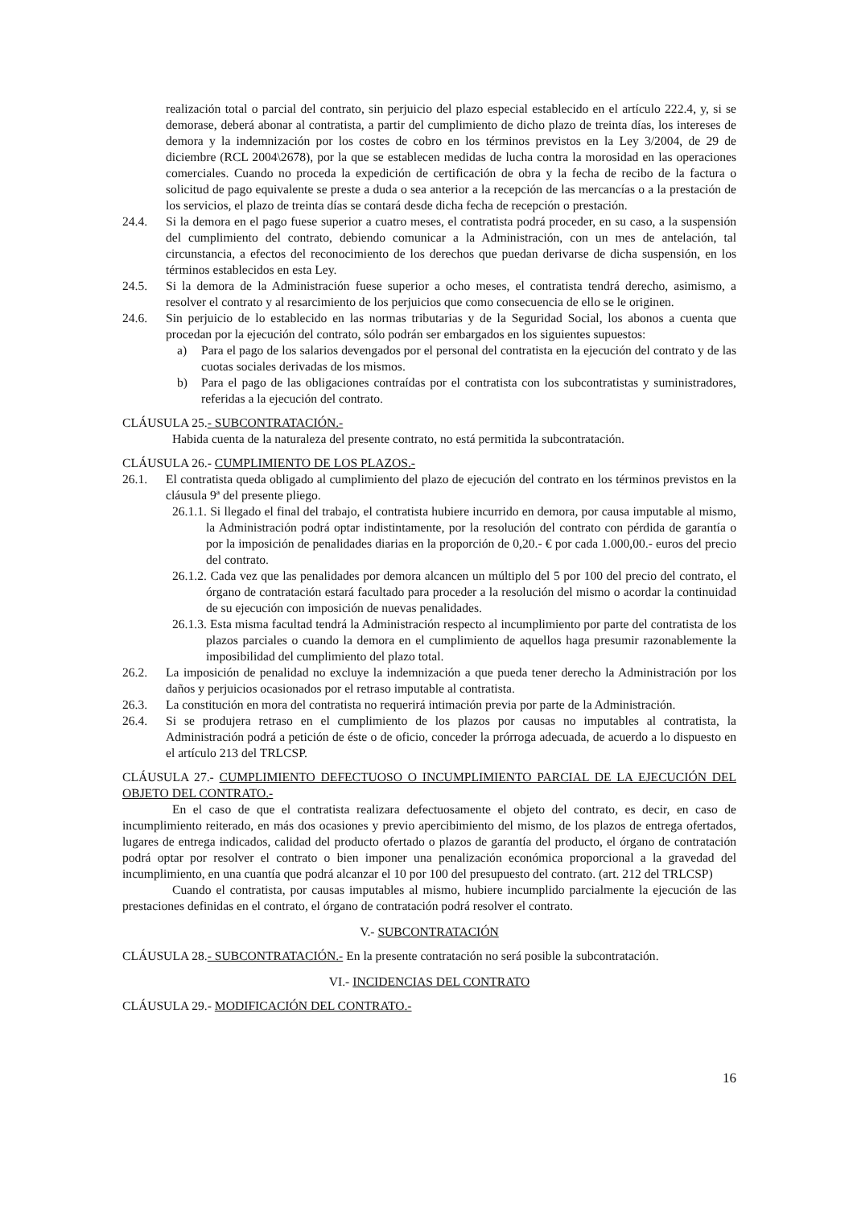realización total o parcial del contrato, sin perjuicio del plazo especial establecido en el artículo 222.4, y, si se demorase, deberá abonar al contratista, a partir del cumplimiento de dicho plazo de treinta días, los intereses de demora y la indemnización por los costes de cobro en los términos previstos en la Ley 3/2004, de 29 de diciembre (RCL 2004\2678), por la que se establecen medidas de lucha contra la morosidad en las operaciones comerciales. Cuando no proceda la expedición de certificación de obra y la fecha de recibo de la factura o solicitud de pago equivalente se preste a duda o sea anterior a la recepción de las mercancías o a la prestación de los servicios, el plazo de treinta días se contará desde dicha fecha de recepción o prestación.
24.4. Si la demora en el pago fuese superior a cuatro meses, el contratista podrá proceder, en su caso, a la suspensión del cumplimiento del contrato, debiendo comunicar a la Administración, con un mes de antelación, tal circunstancia, a efectos del reconocimiento de los derechos que puedan derivarse de dicha suspensión, en los términos establecidos en esta Ley.
24.5. Si la demora de la Administración fuese superior a ocho meses, el contratista tendrá derecho, asimismo, a resolver el contrato y al resarcimiento de los perjuicios que como consecuencia de ello se le originen.
24.6. Sin perjuicio de lo establecido en las normas tributarias y de la Seguridad Social, los abonos a cuenta que procedan por la ejecución del contrato, sólo podrán ser embargados en los siguientes supuestos:
a) Para el pago de los salarios devengados por el personal del contratista en la ejecución del contrato y de las cuotas sociales derivadas de los mismos.
b) Para el pago de las obligaciones contraídas por el contratista con los subcontratistas y suministradores, referidas a la ejecución del contrato.
CLÁUSULA 25.- SUBCONTRATACIÓN.-
Habida cuenta de la naturaleza del presente contrato, no está permitida la subcontratación.
CLÁUSULA 26.- CUMPLIMIENTO DE LOS PLAZOS.-
26.1. El contratista queda obligado al cumplimiento del plazo de ejecución del contrato en los términos previstos en la cláusula 9ª del presente pliego.
26.1.1. Si llegado el final del trabajo, el contratista hubiere incurrido en demora, por causa imputable al mismo, la Administración podrá optar indistintamente, por la resolución del contrato con pérdida de garantía o por la imposición de penalidades diarias en la proporción de 0,20.- € por cada 1.000,00.- euros del precio del contrato.
26.1.2. Cada vez que las penalidades por demora alcancen un múltiplo del 5 por 100 del precio del contrato, el órgano de contratación estará facultado para proceder a la resolución del mismo o acordar la continuidad de su ejecución con imposición de nuevas penalidades.
26.1.3. Esta misma facultad tendrá la Administración respecto al incumplimiento por parte del contratista de los plazos parciales o cuando la demora en el cumplimiento de aquellos haga presumir razonablemente la imposibilidad del cumplimiento del plazo total.
26.2. La imposición de penalidad no excluye la indemnización a que pueda tener derecho la Administración por los daños y perjuicios ocasionados por el retraso imputable al contratista.
26.3. La constitución en mora del contratista no requerirá intimación previa por parte de la Administración.
26.4. Si se produjera retraso en el cumplimiento de los plazos por causas no imputables al contratista, la Administración podrá a petición de éste o de oficio, conceder la prórroga adecuada, de acuerdo a lo dispuesto en el artículo 213 del TRLCSP.
CLÁUSULA 27.- CUMPLIMIENTO DEFECTUOSO O INCUMPLIMIENTO PARCIAL DE LA EJECUCIÓN DEL OBJETO DEL CONTRATO.-
En el caso de que el contratista realizara defectuosamente el objeto del contrato, es decir, en caso de incumplimiento reiterado, en más dos ocasiones y previo apercibimiento del mismo, de los plazos de entrega ofertados, lugares de entrega indicados, calidad del producto ofertado o plazos de garantía del producto, el órgano de contratación podrá optar por resolver el contrato o bien imponer una penalización económica proporcional a la gravedad del incumplimiento, en una cuantía que podrá alcanzar el 10 por 100 del presupuesto del contrato. (art. 212 del TRLCSP)
Cuando el contratista, por causas imputables al mismo, hubiere incumplido parcialmente la ejecución de las prestaciones definidas en el contrato, el órgano de contratación podrá resolver el contrato.
V.- SUBCONTRATACIÓN
CLÁUSULA 28.- SUBCONTRATACIÓN.- En la presente contratación no será posible la subcontratación.
VI.- INCIDENCIAS DEL CONTRATO
CLÁUSULA 29.- MODIFICACIÓN DEL CONTRATO.-
16